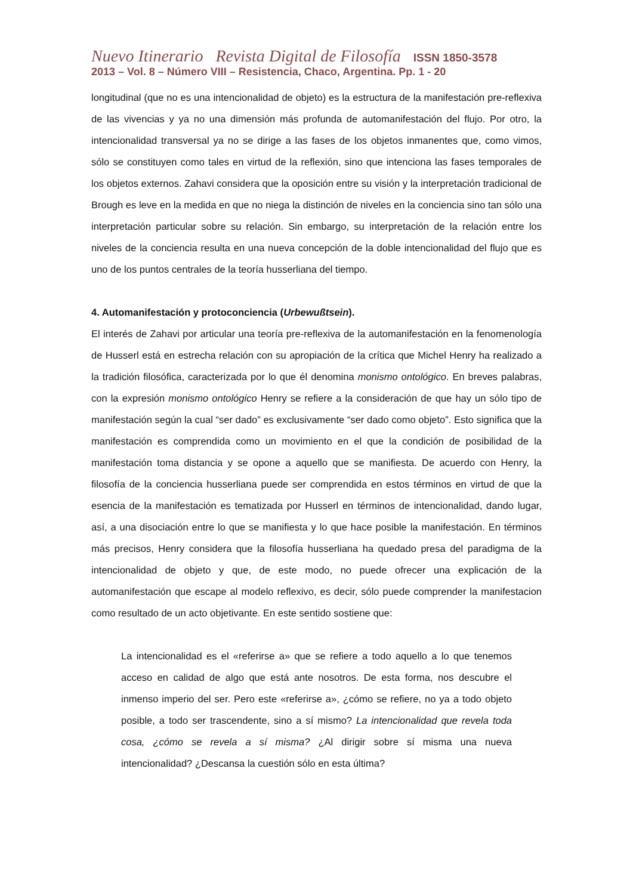Nuevo Itinerario Revista Digital de Filosofía ISSN 1850-3578
2013 – Vol. 8 – Número VIII – Resistencia, Chaco, Argentina. Pp. 1 - 20
longitudinal (que no es una intencionalidad de objeto) es la estructura de la manifestación pre-reflexiva de las vivencias y ya no una dimensión más profunda de automanifestación del flujo. Por otro, la intencionalidad transversal ya no se dirige a las fases de los objetos inmanentes que, como vimos, sólo se constituyen como tales en virtud de la reflexión, sino que intenciona las fases temporales de los objetos externos. Zahavi considera que la oposición entre su visión y la interpretación tradicional de Brough es leve en la medida en que no niega la distinción de niveles en la conciencia sino tan sólo una interpretación particular sobre su relación. Sin embargo, su interpretación de la relación entre los niveles de la conciencia resulta en una nueva concepción de la doble intencionalidad del flujo que es uno de los puntos centrales de la teoría husserliana del tiempo.
4. Automanifestación y protoconciencia (Urbewußtsein).
El interés de Zahavi por articular una teoría pre-reflexiva de la automanifestación en la fenomenología de Husserl está en estrecha relación con su apropiación de la crítica que Michel Henry ha realizado a la tradición filosófica, caracterizada por lo que él denomina monismo ontológico. En breves palabras, con la expresión monismo ontológico Henry se refiere a la consideración de que hay un sólo tipo de manifestación según la cual “ser dado” es exclusivamente “ser dado como objeto”. Esto significa que la manifestación es comprendida como un movimiento en el que la condición de posibilidad de la manifestación toma distancia y se opone a aquello que se manifiesta. De acuerdo con Henry, la filosofía de la conciencia husserliana puede ser comprendida en estos términos en virtud de que la esencia de la manifestación es tematizada por Husserl en términos de intencionalidad, dando lugar, así, a una disociación entre lo que se manifiesta y lo que hace posible la manifestación. En términos más precisos, Henry considera que la filosofía husserliana ha quedado presa del paradigma de la intencionalidad de objeto y que, de este modo, no puede ofrecer una explicación de la automanifestación que escape al modelo reflexivo, es decir, sólo puede comprender la manifestacion como resultado de un acto objetivante. En este sentido sostiene que:
La intencionalidad es el «referirse a» que se refiere a todo aquello a lo que tenemos acceso en calidad de algo que está ante nosotros. De esta forma, nos descubre el inmenso imperio del ser. Pero este «referirse a», ¿cómo se refiere, no ya a todo objeto posible, a todo ser trascendente, sino a sí mismo? La intencionalidad que revela toda cosa, ¿cómo se revela a sí misma? ¿Al dirigir sobre sí misma una nueva intencionalidad? ¿Descansa la cuestión sólo en esta última?